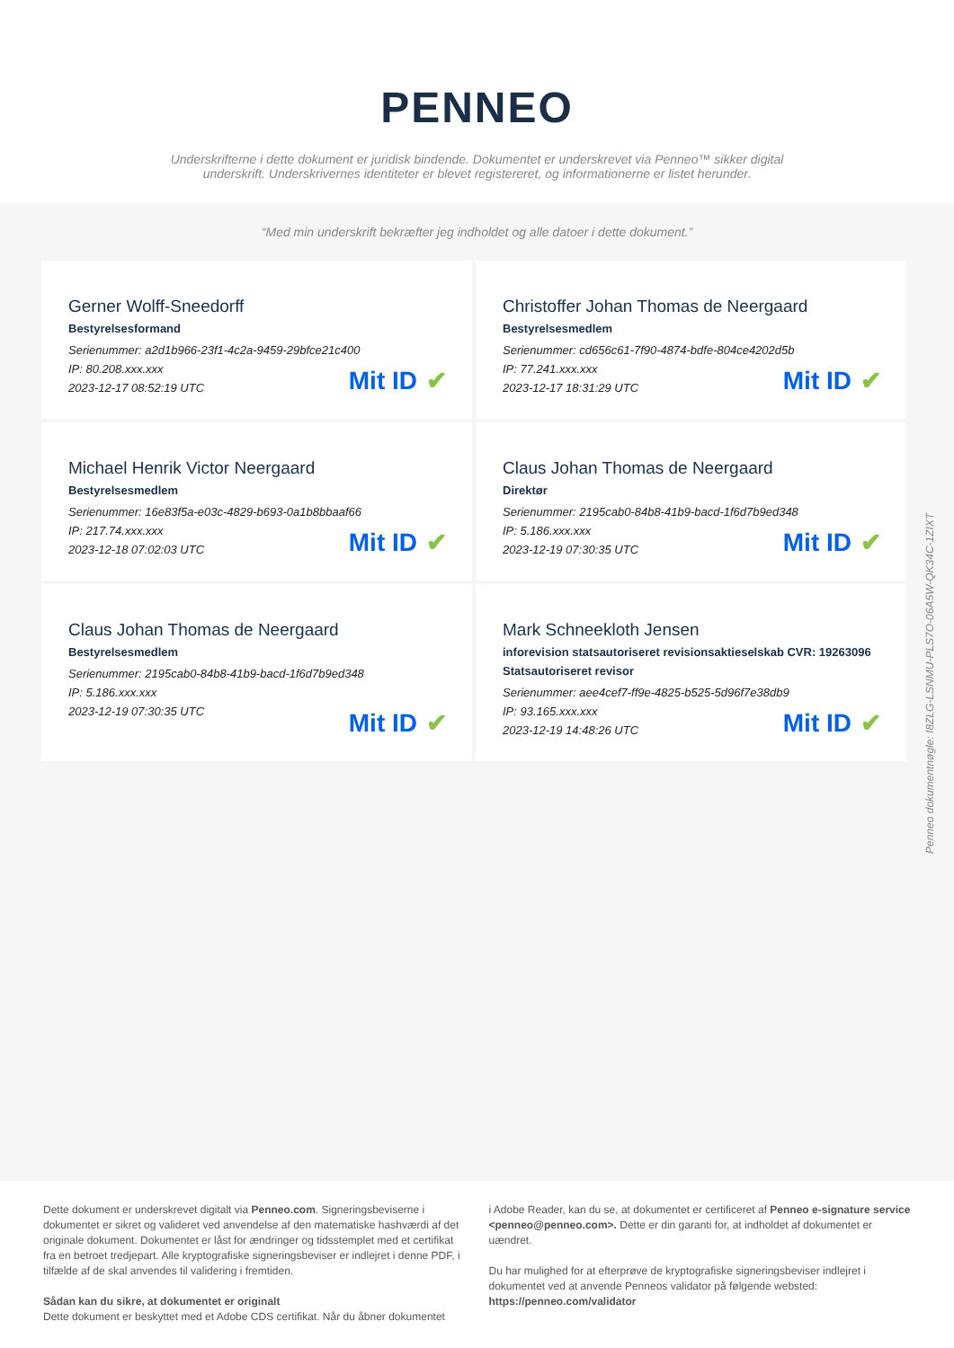PENNEO
Underskrifterne i dette dokument er juridisk bindende. Dokumentet er underskrevet via Penneo™ sikker digital underskrift. Underskrivernes identiteter er blevet registereret, og informationerne er listet herunder.
“Med min underskrift bekræfter jeg indholdet og alle datoer i dette dokument.”
Gerner Wolff-Sneedorff
Bestyrelsesformand
Serienummer: a2d1b966-23f1-4c2a-9459-29bfce21c400
IP: 80.208.xxx.xxx
2023-12-17 08:52:19 UTC
Mit ID ✔
Christoffer Johan Thomas de Neergaard
Bestyrelsesmedlem
Serienummer: cd656c61-7f90-4874-bdfe-804ce4202d5b
IP: 77.241.xxx.xxx
2023-12-17 18:31:29 UTC
Mit ID ✔
Michael Henrik Victor Neergaard
Bestyrelsesmedlem
Serienummer: 16e83f5a-e03c-4829-b693-0a1b8bbaaf66
IP: 217.74.xxx.xxx
2023-12-18 07:02:03 UTC
Mit ID ✔
Claus Johan Thomas de Neergaard
Direktør
Serienummer: 2195cab0-84b8-41b9-bacd-1f6d7b9ed348
IP: 5.186.xxx.xxx
2023-12-19 07:30:35 UTC
Mit ID ✔
Claus Johan Thomas de Neergaard
Bestyrelsesmedlem
Serienummer: 2195cab0-84b8-41b9-bacd-1f6d7b9ed348
IP: 5.186.xxx.xxx
2023-12-19 07:30:35 UTC
Mit ID ✔
Mark Schneekloth Jensen
inforevision statsautoriseret revisionsaktieselskab CVR: 19263096
Statsautoriseret revisor
Serienummer: aee4cef7-ff9e-4825-b525-5d96f7e38db9
IP: 93.165.xxx.xxx
2023-12-19 14:48:26 UTC
Mit ID ✔
Penneo dokumentnøgle: I8ZLG-LSNMU-PLS7O-06A5W-QK34C-1ZIXT
Dette dokument er underskrevet digitalt via Penneo.com. Signeringsbeviserne i dokumentet er sikret og valideret ved anvendelse af den matematiske hashværdi af det originale dokument. Dokumentet er låst for ændringer og tidsstemplet med et certifikat fra en betroet tredjepart. Alle kryptografiske signeringsbeviser er indlejret i denne PDF, i tilfælde af de skal anvendes til validering i fremtiden.
Sådan kan du sikre, at dokumentet er originalt
Dette dokument er beskyttet med et Adobe CDS certifikat. Når du åbner dokumentet
i Adobe Reader, kan du se, at dokumentet er certificeret af Penneo e-signature service <penneo@penneo.com>. Dette er din garanti for, at indholdet af dokumentet er uændret.
Du har mulighed for at efterprøve de kryptografiske signeringsbeviser indlejret i dokumentet ved at anvende Penneos validator på følgende websted: https://penneo.com/validator